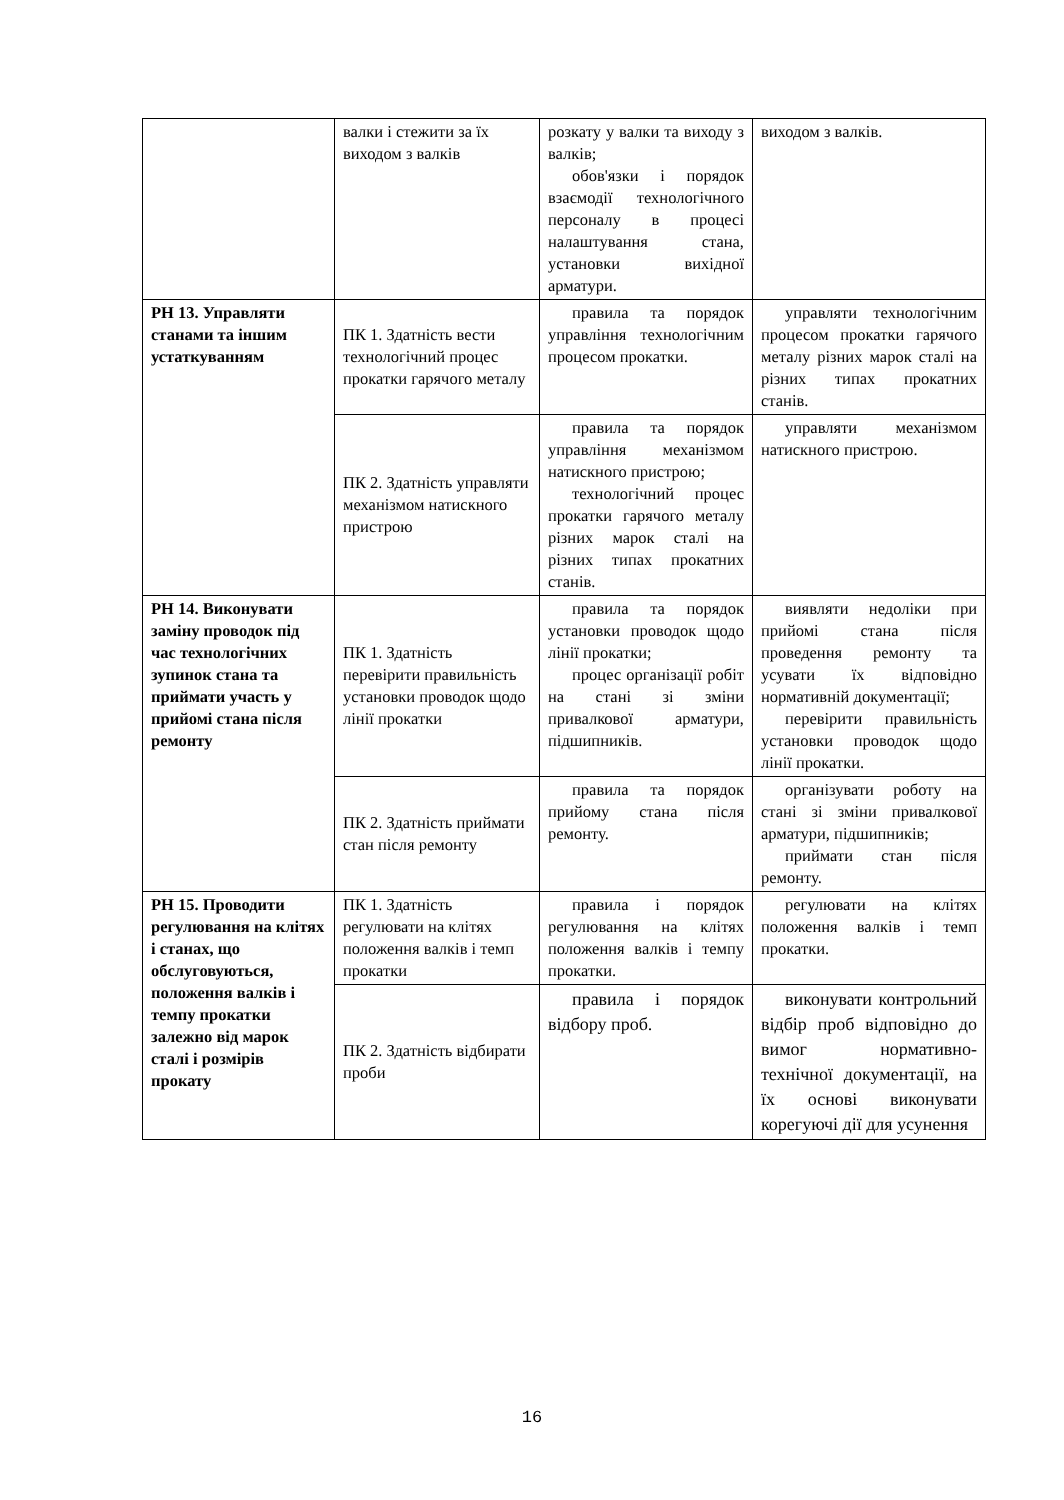| | валки і стежити за їх виходом з валків | розкату у валки та виходу з валків; обов'язки і порядок взаємодії технологічного персоналу в процесі налаштування стана, установки вихідної арматури. | виходом з валків. |
| РН 13. Управляти станами та іншим устаткуванням | ПК 1. Здатність вести технологічний процес прокатки гарячого металу | правила та порядок управління технологічним процесом прокатки. | управляти технологічним процесом прокатки гарячого металу різних марок сталі на різних типах прокатних станів. |
| | ПК 2. Здатність управляти механізмом натискного пристрою | правила та порядок управління механізмом натискного пристрою; технологічний процес прокатки гарячого металу різних марок сталі на різних типах прокатних станів. | управляти механізмом натискного пристрою. |
| РН 14. Виконувати заміну проводок під час технологічних зупинок стана та приймати участь у прийомі стана після ремонту | ПК 1. Здатність перевірити правильність установки проводок щодо лінії прокатки | правила та порядок установки проводок щодо лінії прокатки; процес організації робіт на стані зі зміни привалкової арматури, підшипників. | виявляти недоліки при прийомі стана після проведення ремонту та усувати їх відповідно нормативній документації; перевірити правильність установки проводок щодо лінії прокатки. |
| | ПК 2. Здатність приймати стан після ремонту | правила та порядок прийому стана після ремонту. | організувати роботу на стані зі зміни привалкової арматури, підшипників; приймати стан після ремонту. |
| РН 15. Проводити регулювання на клітях і станах, що обслуговуються, положення валків і темпу прокатки залежно від марок сталі і розмірів прокату | ПК 1. Здатність регулювати на клітях положення валків і темп прокатки | правила і порядок регулювання на клітях положення валків і темпу прокатки. | регулювати на клітях положення валків і темп прокатки. |
| | ПК 2. Здатність відбирати проби | правила і порядок відбору проб. | виконувати контрольний відбір проб відповідно до вимог нормативно-технічної документації, на їх основі виконувати корегуючі дії для усунення |
16